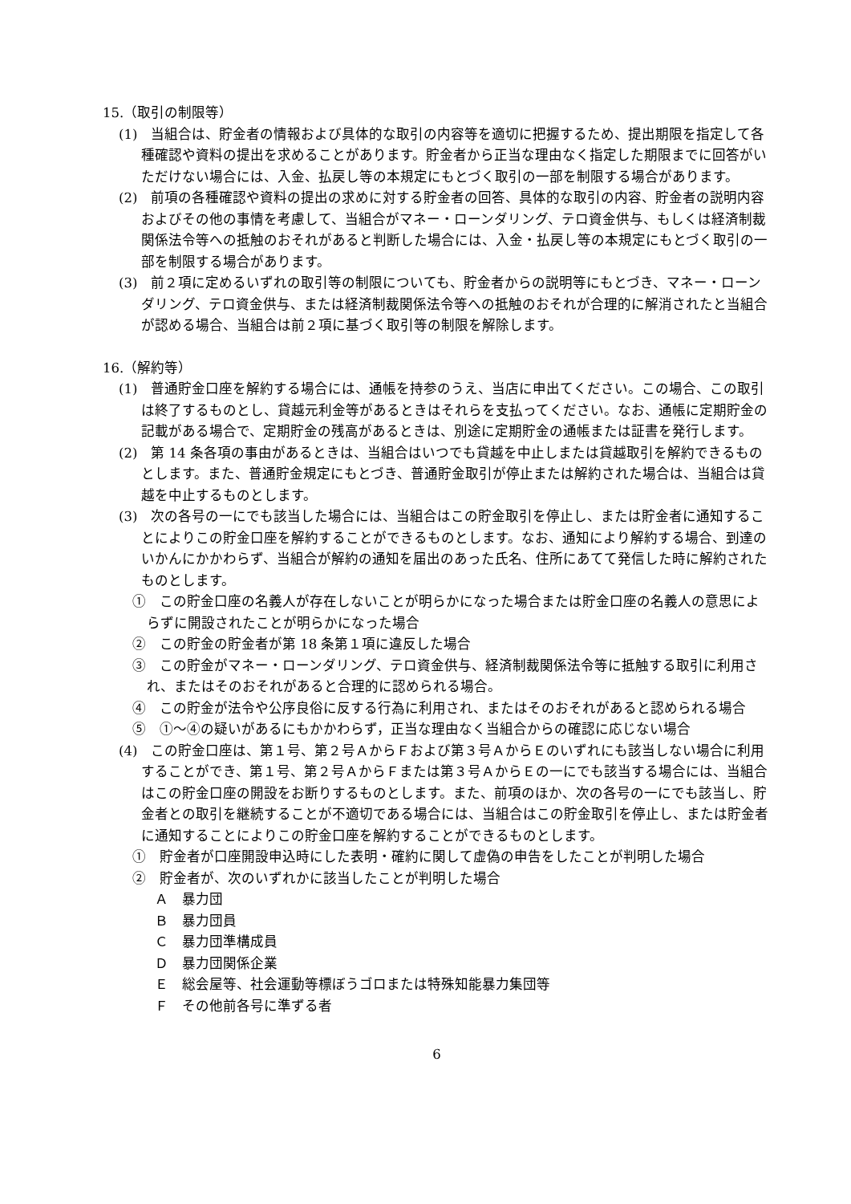15.（取引の制限等）
(1)　当組合は、貯金者の情報および具体的な取引の内容等を適切に把握するため、提出期限を指定して各種確認や資料の提出を求めることがあります。貯金者から正当な理由なく指定した期限までに回答がいただけない場合には、入金、払戻し等の本規定にもとづく取引の一部を制限する場合があります。
(2)　前項の各種確認や資料の提出の求めに対する貯金者の回答、具体的な取引の内容、貯金者の説明内容およびその他の事情を考慮して、当組合がマネー・ローンダリング、テロ資金供与、もしくは経済制裁関係法令等への抵触のおそれがあると判断した場合には、入金・払戻し等の本規定にもとづく取引の一部を制限する場合があります。
(3)　前２項に定めるいずれの取引等の制限についても、貯金者からの説明等にもとづき、マネー・ローンダリング、テロ資金供与、または経済制裁関係法令等への抵触のおそれが合理的に解消されたと当組合が認める場合、当組合は前２項に基づく取引等の制限を解除します。
16.（解約等）
(1)　普通貯金口座を解約する場合には、通帳を持参のうえ、当店に申出てください。この場合、この取引は終了するものとし、貸越元利金等があるときはそれらを支払ってください。なお、通帳に定期貯金の記載がある場合で、定期貯金の残高があるときは、別途に定期貯金の通帳または証書を発行します。
(2)　第 14 条各項の事由があるときは、当組合はいつでも貸越を中止しまたは貸越取引を解約できるものとします。また、普通貯金規定にもとづき、普通貯金取引が停止または解約された場合は、当組合は貸越を中止するものとします。
(3)　次の各号の一にでも該当した場合には、当組合はこの貯金取引を停止し、または貯金者に通知することによりこの貯金口座を解約することができるものとします。なお、通知により解約する場合、到達のいかんにかかわらず、当組合が解約の通知を届出のあった氏名、住所にあてて発信した時に解約されたものとします。
①　この貯金口座の名義人が存在しないことが明らかになった場合または貯金口座の名義人の意思によらずに開設されたことが明らかになった場合
②　この貯金の貯金者が第 18 条第１項に違反した場合
③　この貯金がマネー・ローンダリング、テロ資金供与、経済制裁関係法令等に抵触する取引に利用され、またはそのおそれがあると合理的に認められる場合。
④　この貯金が法令や公序良俗に反する行為に利用され、またはそのおそれがあると認められる場合
⑤　①～④の疑いがあるにもかかわらず，正当な理由なく当組合からの確認に応じない場合
(4)　この貯金口座は、第１号、第２号ＡからＦおよび第３号ＡからＥのいずれにも該当しない場合に利用することができ、第１号、第２号ＡからＦまたは第３号ＡからＥの一にでも該当する場合には、当組合はこの貯金口座の開設をお断りするものとします。また、前項のほか、次の各号の一にでも該当し、貯金者との取引を継続することが不適切である場合には、当組合はこの貯金取引を停止し、または貯金者に通知することによりこの貯金口座を解約することができるものとします。
①　貯金者が口座開設申込時にした表明・確約に関して虚偽の申告をしたことが判明した場合
②　貯金者が、次のいずれかに該当したことが判明した場合
Ａ　暴力団
Ｂ　暴力団員
Ｃ　暴力団準構成員
Ｄ　暴力団関係企業
Ｅ　総会屋等、社会運動等標ぼうゴロまたは特殊知能暴力集団等
Ｆ　その他前各号に準ずる者
6